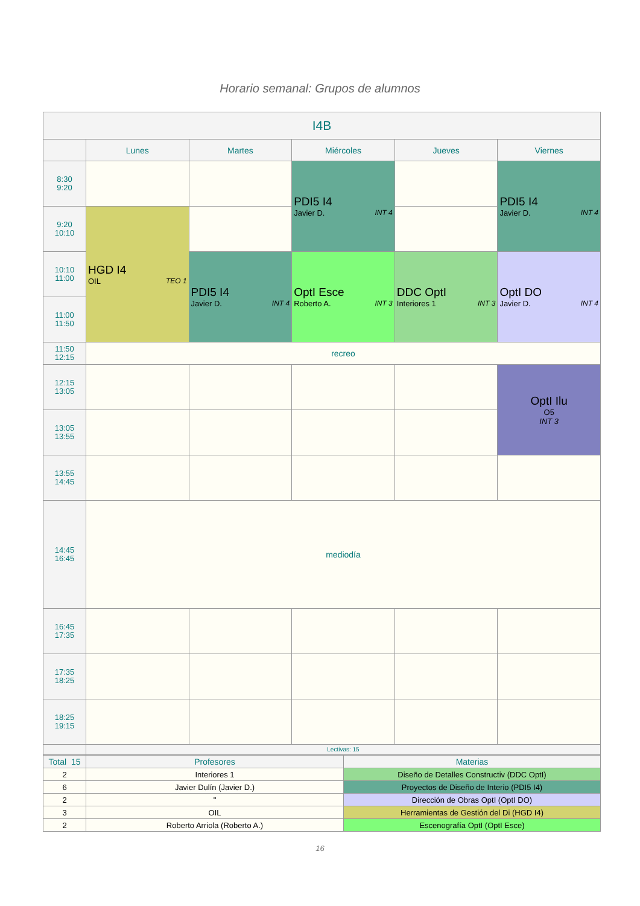Horario semanal: Grupos de alumnos
| I4B | | | | | |
| --- | --- | --- | --- | --- | --- |
| | Lunes | Martes | Miércoles | Jueves | Viernes |
| 8:30 9:20 | | | PDI5 I4 INT 4 Javier D. | | PDI5 I4 INT 4 Javier D. |
| 9:20 10:10 | HGD I4 TEO 1 OIL | | | | |
| 10:10 11:00 | | PDI5 I4 INT 4 Javier D. | OptI Esce INT 3 Roberto A. | DDC OptI INT 3 Interiores 1 | OptI DO INT 4 Javier D. |
| 11:00 11:50 | | | | | |
| 11:50 12:15 | recreo | | | | |
| 12:15 13:05 | | | | | OptI Ilu O5 INT 3 |
| 13:05 13:55 | | | | | |
| 13:55 14:45 | | | | | |
| 14:45 16:45 | mediodía | | | | |
| 16:45 17:35 | | | | | |
| 17:35 18:25 | | | | | |
| 18:25 19:15 | | | | | |
| | Lectivas: 15 | | | | |
| Total 15 | Profesores | Materias |
| 2 | Interiores 1 | Diseño de Detalles Constructiv (DDC OptI) |
| 6 | Javier Dulín (Javier D.) | Proyectos de Diseño de Interio (PDI5 I4) |
| 2 | " | Dirección de Obras OptI (OptI DO) |
| 3 | OIL | Herramientas de Gestión del Di (HGD I4) |
| 2 | Roberto Arriola (Roberto A.) | Escenografía OptI (OptI Esce) |
16